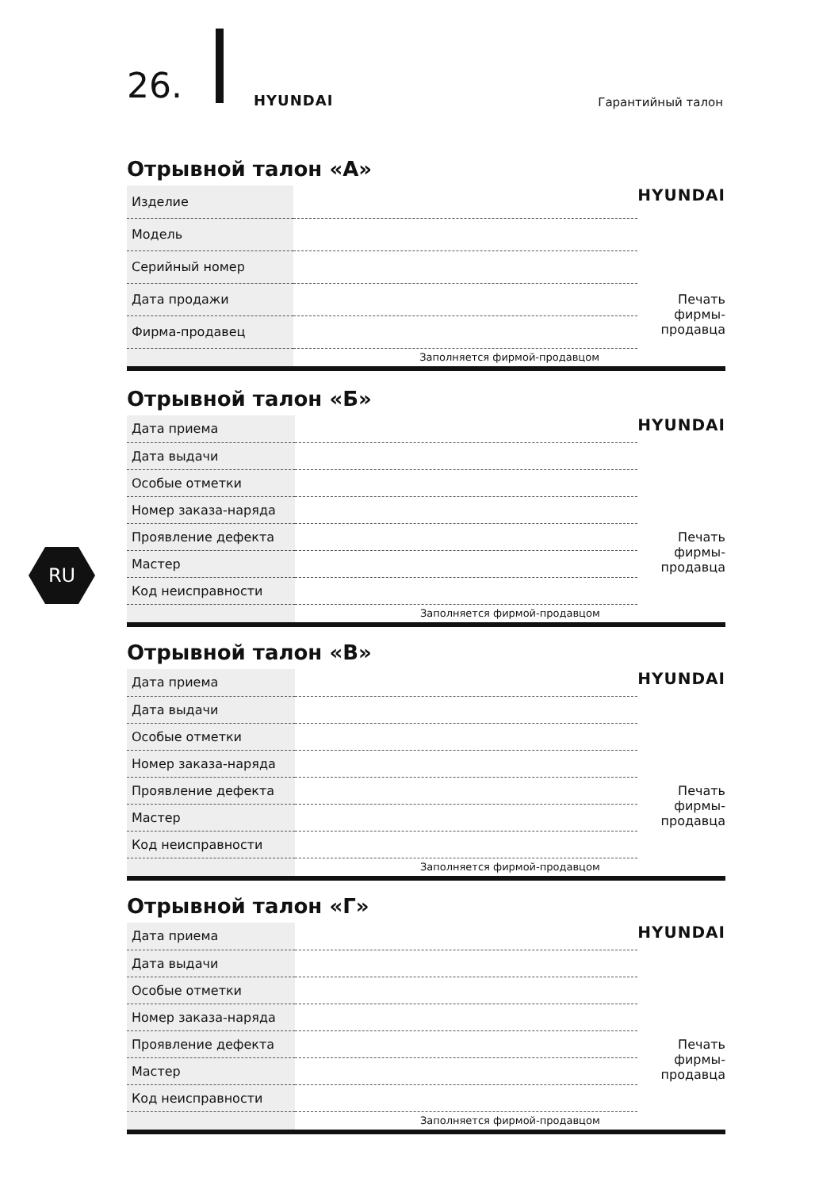26. HYUNDAI Гарантийный талон
RU
Отрывной талон «А»
| Изделие | | HYUNDAI Печать фирмы- продавца |
| Модель | | |
| Серийный номер | | |
| Дата продажи | | |
| Фирма-продавец | | |
| | Заполняется фирмой-продавцом | |
Отрывной талон «Б»
| Дата приема | | HYUNDAI Печать фирмы- продавца |
| Дата выдачи | | |
| Особые отметки | | |
| Номер заказа-наряда | | |
| Проявление дефекта | | |
| Мастер | | |
| Код неисправности | | |
| | Заполняется фирмой-продавцом | |
Отрывной талон «В»
| Дата приема | | HYUNDAI Печать фирмы- продавца |
| Дата выдачи | | |
| Особые отметки | | |
| Номер заказа-наряда | | |
| Проявление дефекта | | |
| Мастер | | |
| Код неисправности | | |
| | Заполняется фирмой-продавцом | |
Отрывной талон «Г»
| Дата приема | | HYUNDAI Печать фирмы- продавца |
| Дата выдачи | | |
| Особые отметки | | |
| Номер заказа-наряда | | |
| Проявление дефекта | | |
| Мастер | | |
| Код неисправности | | |
| | Заполняется фирмой-продавцом | |